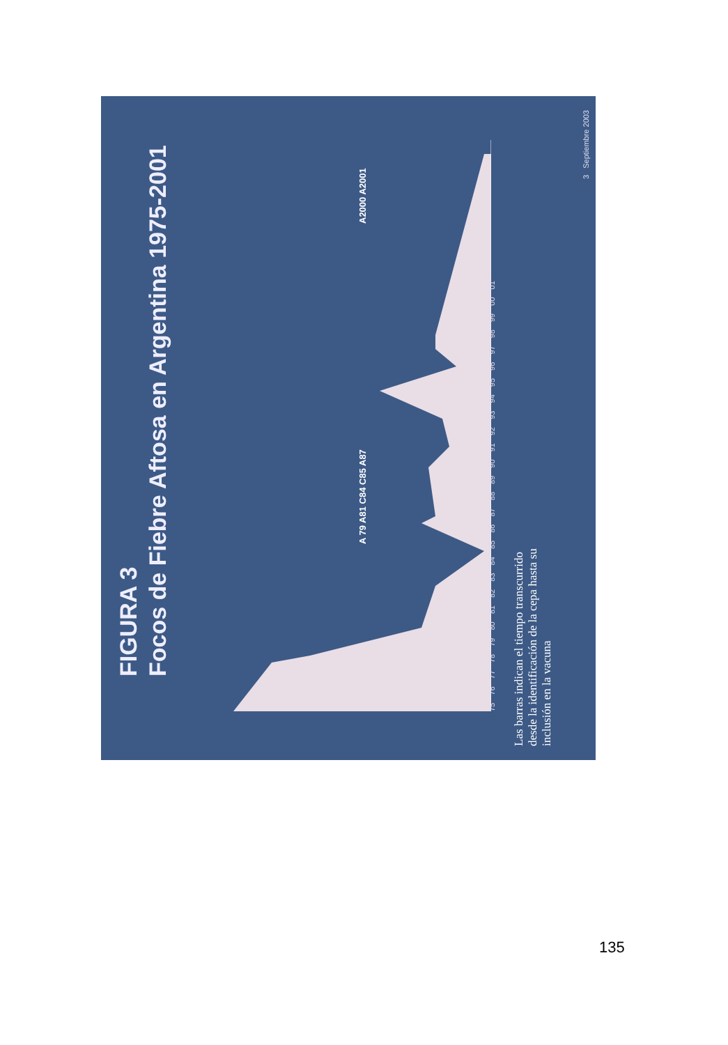FIGURA 3
Focos de Fiebre Aftosa en Argentina 1975-2001
A 79 A81 C84 C85 A87
A2000 A2001
75 76 77 78 79 80 81 82 83 84 85 86 87 88 89 90 91 92 93 94 95 96 97 98 99 00 01
Las barras indican el tiempo transcurrido desde la identificación de la cepa hasta su inclusión en la vacuna
3 Septiembre 2003
135